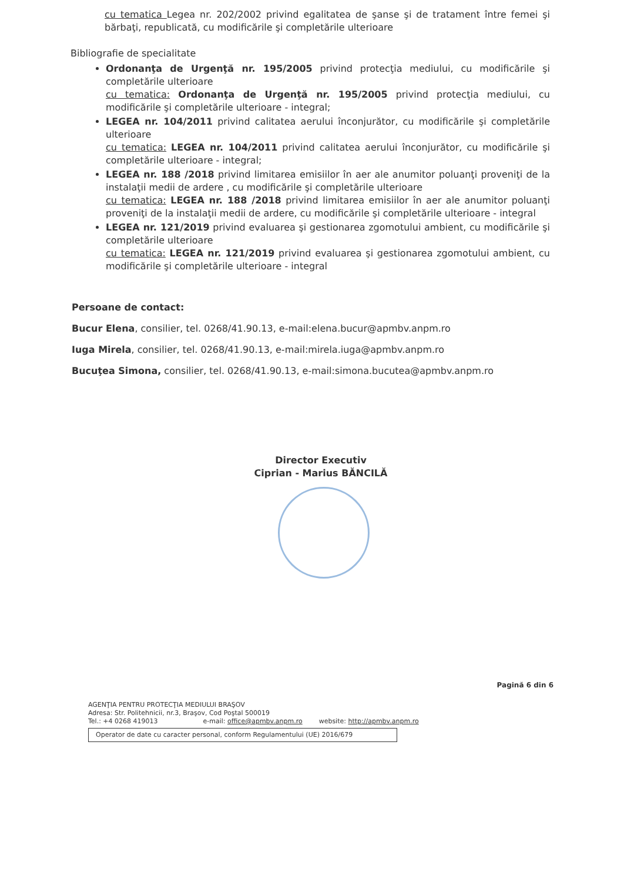cu tematica Legea nr. 202/2002 privind egalitatea de şanse şi de tratament între femei şi bărbaţi, republicată, cu modificările şi completările ulterioare
Bibliografie de specialitate
Ordonanţa de Urgenţă nr. 195/2005 privind protecţia mediului, cu modificările şi completările ulterioare
cu tematica: Ordonanţa de Urgenţă nr. 195/2005 privind protecţia mediului, cu modificările şi completările ulterioare - integral;
LEGEA nr. 104/2011 privind calitatea aerului înconjurător, cu modificările şi completările ulterioare
cu tematica: LEGEA nr. 104/2011 privind calitatea aerului înconjurător, cu modificările şi completările ulterioare - integral;
LEGEA nr. 188 /2018 privind limitarea emisiilor în aer ale anumitor poluanţi proveniţi de la instalaţii medii de ardere , cu modificările şi completările ulterioare
cu tematica: LEGEA nr. 188 /2018 privind limitarea emisiilor în aer ale anumitor poluanţi proveniţi de la instalaţii medii de ardere, cu modificările şi completările ulterioare - integral
LEGEA nr. 121/2019 privind evaluarea şi gestionarea zgomotului ambient, cu modificările şi completările ulterioare
cu tematica: LEGEA nr. 121/2019 privind evaluarea şi gestionarea zgomotului ambient, cu modificările şi completările ulterioare - integral
Persoane de contact:
Bucur Elena, consilier, tel. 0268/41.90.13, e-mail:elena.bucur@apmbv.anpm.ro
Iuga Mirela, consilier, tel. 0268/41.90.13, e-mail:mirela.iuga@apmbv.anpm.ro
Bucuţea Simona, consilier, tel. 0268/41.90.13, e-mail:simona.bucutea@apmbv.anpm.ro
Director Executiv
Ciprian - Marius BĂNCILĂ
Pagină 6 din 6
AGENŢIA PENTRU PROTECŢIA MEDIULUI BRAŞOV
Adresa: Str. Politehnicii, nr.3, Braşov, Cod Poştal 500019
Tel.: +4 0268 419013 e-mail: office@apmbv.anpm.ro website: http://apmbv.anpm.ro
Operator de date cu caracter personal, conform Regulamentului (UE) 2016/679